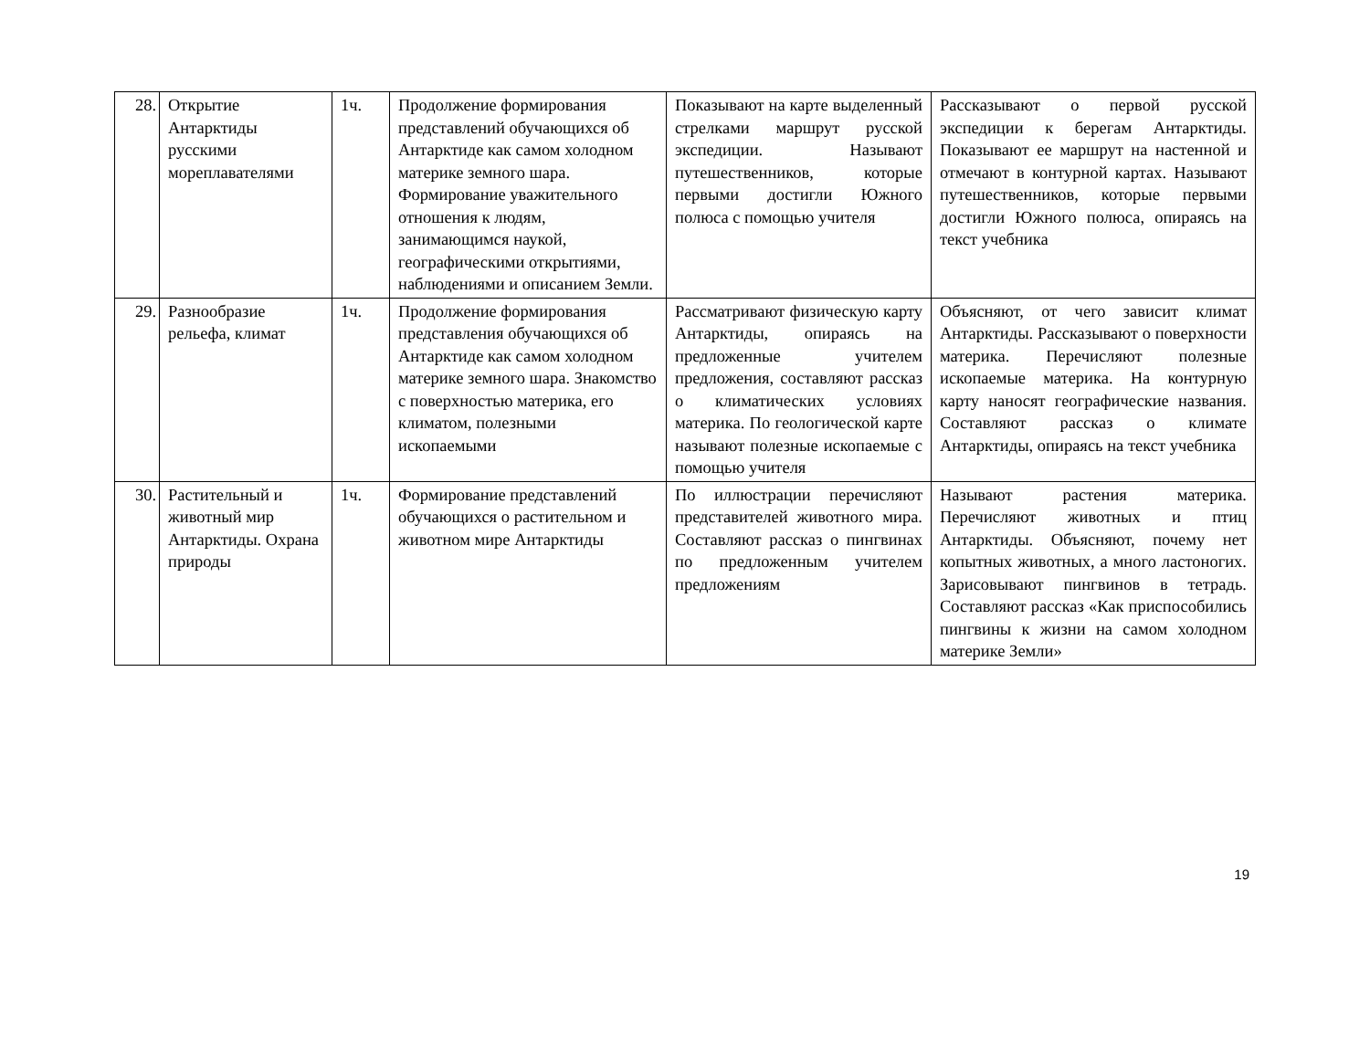| 28. | Открытие Антарктиды русскими мореплавателями | 1ч. | Продолжение формирования представлений обучающихся об Антарктиде как самом холодном материке земного шара. Формирование уважительного отношения к людям, занимающимся наукой, географическими открытиями, наблюдениями и описанием Земли. | Показывают на карте выделенный стрелками маршрут русской экспедиции. Называют путешественников, которые первыми достигли Южного полюса с помощью учителя | Рассказывают о первой русской экспедиции к берегам Антарктиды. Показывают ее маршрут на настенной и отмечают в контурной картах. Называют путешественников, которые первыми достигли Южного полюса, опираясь на текст учебника |
| 29. | Разнообразие рельефа, климат | 1ч. | Продолжение формирования представления обучающихся об Антарктиде как самом холодном материке земного шара. Знакомство с поверхностью материка, его климатом, полезными ископаемыми | Рассматривают физическую карту Антарктиды, опираясь на предложенные учителем предложения, составляют рассказ о климатических условиях материка. По геологической карте называют полезные ископаемые с помощью учителя | Объясняют, от чего зависит климат Антарктиды. Рассказывают о поверхности материка. Перечисляют полезные ископаемые материка. На контурную карту наносят географические названия. Составляют рассказ о климате Антарктиды, опираясь на текст учебника |
| 30. | Растительный и животный мир Антарктиды. Охрана природы | 1ч. | Формирование представлений обучающихся о растительном и животном мире Антарктиды | По иллюстрации перечисляют представителей животного мира. Составляют рассказ о пингвинах по предложенным учителем предложениям | Называют растения материка. Перечисляют животных и птиц Антарктиды. Объясняют, почему нет копытных животных, а много ластоногих. Зарисовывают пингвинов в тетрадь. Составляют рассказ «Как приспособились пингвины к жизни на самом холодном материке Земли» |
19